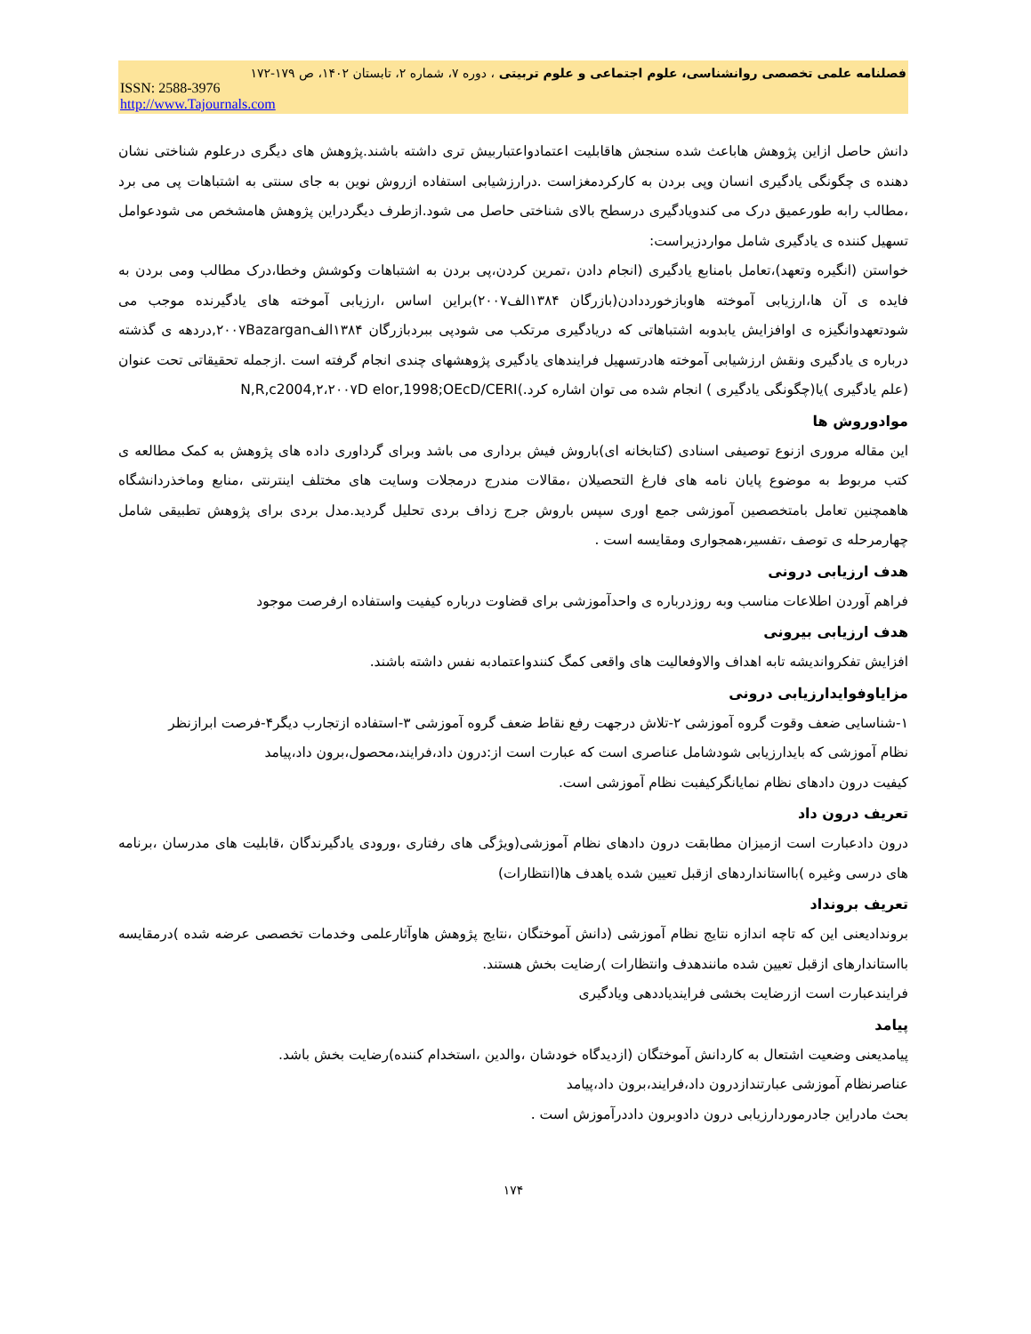فصلنامه علمی تخصصی روانشناسی، علوم اجتماعی و علوم تربیتی ، دوره ۷، شماره ۲، تابستان ۱۴۰۲، ص ۱۷۹-۱۷۲
ISSN: 2588-3976
http://www.Tajournals.com
دانش حاصل ازاین پژوهش هاباعث شده سنجش هاقابلیت اعتمادواعتباربیش تری داشته باشند.پژوهش های دیگری درعلوم شناختی نشان دهنده ی چگونگی یادگیری انسان وپی بردن به کارکردمغزاست .درارزشیابی استفاده ازروش نوین به جای سنتی به اشتباهات پی می برد ،مطالب رابه طورعمیق درک می کندویادگیری درسطح بالای شناختی حاصل می شود.ازطرف دیگردراین پژوهش هامشخص می شودعوامل تسهیل کننده ی یادگیری شامل مواردزیراست:
خواستن (انگیره وتعهد)،تعامل بامنابع یادگیری (انجام دادن ،تمرین کردن،پی بردن به اشتباهات وکوشش وخطا،درک مطالب ومی بردن به فایده ی آن ها،ارزیابی آموخته هاوبازخورددادن(بازرگان ۱۳۸۴الف۲۰۰۷)براین اساس ،ارزیابی آموخته های یادگیرنده موجب می شودتعهدوانگیزه ی اوافزایش یابدوبه اشتباهاتی که دریادگیری مرتکب می شودپی ببردبازرگان ۱۳۸۴الف۲۰۰۷Bazargan,دردهه ی گذشته درباره ی یادگیری ونقش ارزشیابی آموخته هادرتسهیل فرایندهای یادگیری پژوهشهای چندی انجام گرفته است .ازجمله تحقیقاتی تحت عنوان (علم یادگیری )یا(چگونگی یادگیری ) انجام شده می توان اشاره کرد.)N,R,c2004,۲،۲۰۰۷D elor,1998;OEcD/CERI
موادوروش ها
این مقاله مروری ازنوع توصیفی اسنادی (کتابخانه ای)باروش فیش برداری می باشد وبرای گرداوری داده های پژوهش به کمک مطالعه ی کتب مربوط به موضوع پایان نامه های فارغ التحصیلان ،مقالات مندرج درمجلات وسایت های مختلف اینترنتی ،منابع وماخذردانشگاه هاهمچنین تعامل بامتخصصین آموزشی جمع اوری سپس باروش جرج زداف بردی تحلیل گردید.مدل بردی برای پژوهش تطبیقی شامل چهارمرحله ی توصف ،تفسیر،همجواری ومقایسه است .
هدف ارزیابی درونی
فراهم آوردن اطلاعات مناسب وبه روزدرباره ی واحدآموزشی برای قضاوت درباره کیفیت واستفاده ارفرصت موجود
هدف ارزیابی بیرونی
افزایش تفکرواندیشه تابه اهداف والاوفعالیت های واقعی کمگ کنندواعتمادبه نفس داشته باشند.
مزایاوفوایدارزیابی درونی
۱-شناسایی ضعف وقوت گروه آموزشی ۲-تلاش درجهت رفع نقاط ضعف گروه آموزشی ۳-استفاده ازتجارب دیگر۴-فرصت ابرازنظر
نظام آموزشی که بایدارزیابی شودشامل عناصری است که عبارت است از:درون داد،فرایند،محصول،برون داد،پیامد
کیفیت درون دادهای نظام نمایانگرکیفبت نظام آموزشی است.
تعریف درون داد
درون دادعبارت است ازمیزان مطابقت درون دادهای نظام آموزشی(ویژگی های رفتاری ،ورودی یادگیرندگان ،قابلیت های مدرسان ،برنامه های درسی وغیره )بااستانداردهای ازقبل تعیین شده یاهدف ها(انتظارات)
تعریف برونداد
بروندادیعنی این که تاچه اندازه نتایج نظام آموزشی (دانش آموختگان ،نتایج پژوهش هاوآثارعلمی وخدمات تخصصی عرضه شده )درمقایسه بااستاندارهای ازقبل تعیین شده مانندهدف وانتظارات )رضایت بخش هستند.
فرایندعبارت است ازرضایت بخشی فرایندیاددهی ویادگیری
پیامد
پیامدیعنی وضعیت اشتعال به کاردانش آموختگان (ازدیدگاه خودشان ،والدین ،استخدام کننده)رضایت بخش باشد.
عناصرنظام آموزشی عبارتندازدرون داد،فرایند،برون داد،پیامد
بحث مادراین جادرموردارزیابی درون دادوبرون داددرآموزش است .
۱۷۴